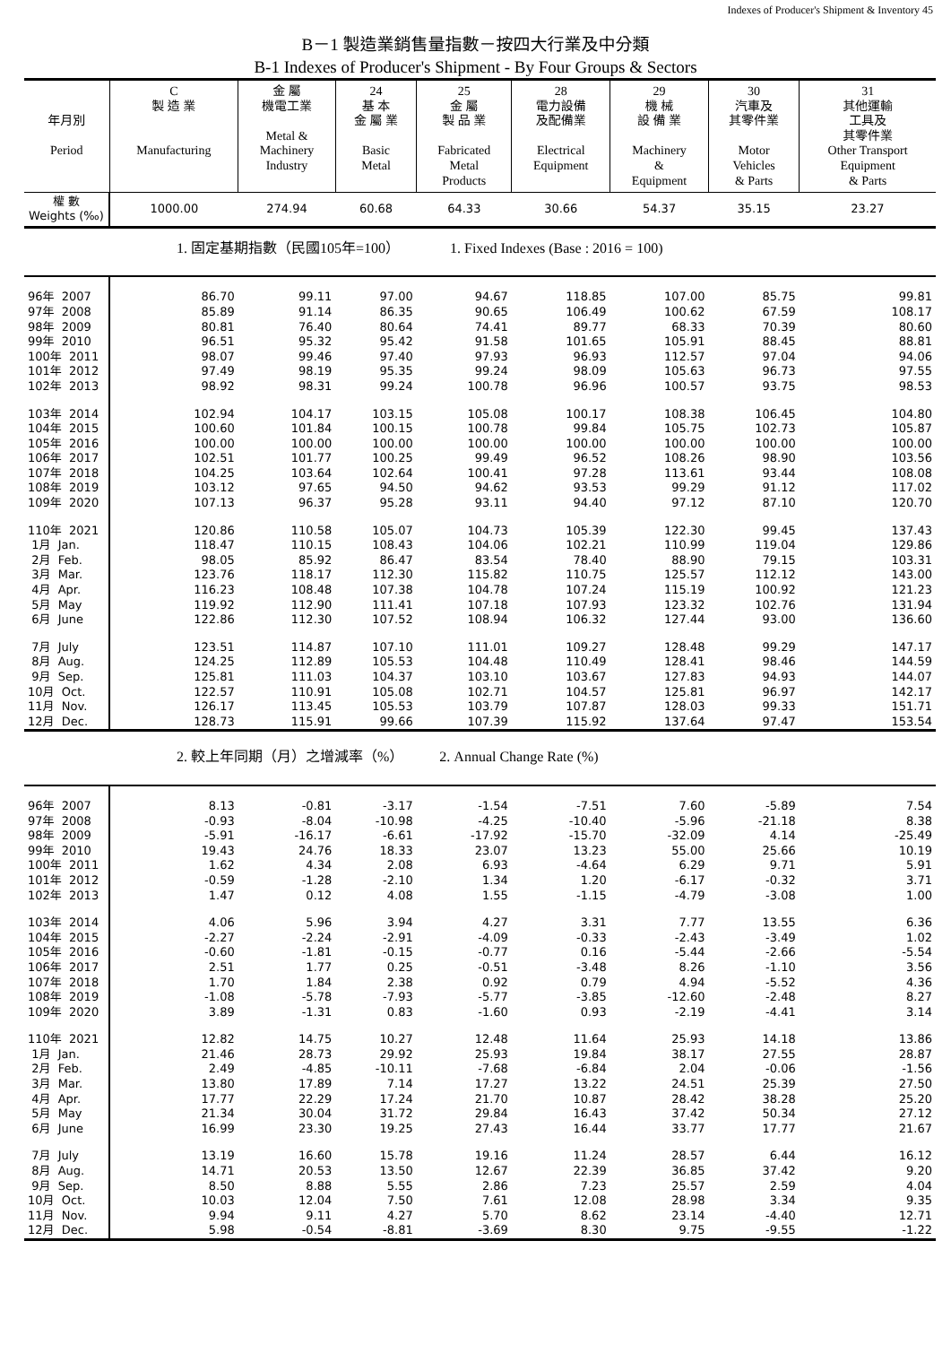Indexes of Producer's Shipment & Inventory 45
B－1 製造業銷售量指數－按四大行業及中分類
B-1 Indexes of Producer's Shipment - By Four Groups & Sectors
| 年月別 Period | C 製 造 業 Manufacturing | 金 屬 機電工業 Metal & Machinery Industry | 24 基 本 金 屬 業 Basic Metal | 25 金 屬 製 品 業 Fabricated Metal Products | 28 電力設備 及配備業 Electrical Equipment | 29 機 械 設 備 業 Machinery & Equipment | 30 汽車及 其零件業 Motor Vehicles & Parts | 31 其他運輸 工具及 其零件業 Other Transport Equipment & Parts |
| --- | --- | --- | --- | --- | --- | --- | --- | --- |
| 權 數 Weights (‰) | 1000.00 | 274.94 | 60.68 | 64.33 | 30.66 | 54.37 | 35.15 | 23.27 |
| 1. 固定基期指數（民國105年=100） 1. Fixed Indexes (Base : 2016 = 100) | | | | | | | | |
| 96年 2007 | 86.70 | 99.11 | 97.00 | 94.67 | 118.85 | 107.00 | 85.75 | 99.81 |
| 97年 2008 | 85.89 | 91.14 | 86.35 | 90.65 | 106.49 | 100.62 | 67.59 | 108.17 |
| 98年 2009 | 80.81 | 76.40 | 80.64 | 74.41 | 89.77 | 68.33 | 70.39 | 80.60 |
| 99年 2010 | 96.51 | 95.32 | 95.42 | 91.58 | 101.65 | 105.91 | 88.45 | 88.81 |
| 100年 2011 | 98.07 | 99.46 | 97.40 | 97.93 | 96.93 | 112.57 | 97.04 | 94.06 |
| 101年 2012 | 97.49 | 98.19 | 95.35 | 99.24 | 98.09 | 105.63 | 96.73 | 97.55 |
| 102年 2013 | 98.92 | 98.31 | 99.24 | 100.78 | 96.96 | 100.57 | 93.75 | 98.53 |
| 103年 2014 | 102.94 | 104.17 | 103.15 | 105.08 | 100.17 | 108.38 | 106.45 | 104.80 |
| 104年 2015 | 100.60 | 101.84 | 100.15 | 100.78 | 99.84 | 105.75 | 102.73 | 105.87 |
| 105年 2016 | 100.00 | 100.00 | 100.00 | 100.00 | 100.00 | 100.00 | 100.00 | 100.00 |
| 106年 2017 | 102.51 | 101.77 | 100.25 | 99.49 | 96.52 | 108.26 | 98.90 | 103.56 |
| 107年 2018 | 104.25 | 103.64 | 102.64 | 100.41 | 97.28 | 113.61 | 93.44 | 108.08 |
| 108年 2019 | 103.12 | 97.65 | 94.50 | 94.62 | 93.53 | 99.29 | 91.12 | 117.02 |
| 109年 2020 | 107.13 | 96.37 | 95.28 | 93.11 | 94.40 | 97.12 | 87.10 | 120.70 |
| 110年 2021 | 120.86 | 110.58 | 105.07 | 104.73 | 105.39 | 122.30 | 99.45 | 137.43 |
| 1月 Jan. | 118.47 | 110.15 | 108.43 | 104.06 | 102.21 | 110.99 | 119.04 | 129.86 |
| 2月 Feb. | 98.05 | 85.92 | 86.47 | 83.54 | 78.40 | 88.90 | 79.15 | 103.31 |
| 3月 Mar. | 123.76 | 118.17 | 112.30 | 115.82 | 110.75 | 125.57 | 112.12 | 143.00 |
| 4月 Apr. | 116.23 | 108.48 | 107.38 | 104.78 | 107.24 | 115.19 | 100.92 | 121.23 |
| 5月 May | 119.92 | 112.90 | 111.41 | 107.18 | 107.93 | 123.32 | 102.76 | 131.94 |
| 6月 June | 122.86 | 112.30 | 107.52 | 108.94 | 106.32 | 127.44 | 93.00 | 136.60 |
| 7月 July | 123.51 | 114.87 | 107.10 | 111.01 | 109.27 | 128.48 | 99.29 | 147.17 |
| 8月 Aug. | 124.25 | 112.89 | 105.53 | 104.48 | 110.49 | 128.41 | 98.46 | 144.59 |
| 9月 Sep. | 125.81 | 111.03 | 104.37 | 103.10 | 103.67 | 127.83 | 94.93 | 144.07 |
| 10月 Oct. | 122.57 | 110.91 | 105.08 | 102.71 | 104.57 | 125.81 | 96.97 | 142.17 |
| 11月 Nov. | 126.17 | 113.45 | 105.53 | 103.79 | 107.87 | 128.03 | 99.33 | 151.71 |
| 12月 Dec. | 128.73 | 115.91 | 99.66 | 107.39 | 115.92 | 137.64 | 97.47 | 153.54 |
| 2. 較上年同期（月）之增減率（%） 2. Annual Change Rate (%) | | | | | | | | |
| 96年 2007 | 8.13 | -0.81 | -3.17 | -1.54 | -7.51 | 7.60 | -5.89 | 7.54 |
| 97年 2008 | -0.93 | -8.04 | -10.98 | -4.25 | -10.40 | -5.96 | -21.18 | 8.38 |
| 98年 2009 | -5.91 | -16.17 | -6.61 | -17.92 | -15.70 | -32.09 | 4.14 | -25.49 |
| 99年 2010 | 19.43 | 24.76 | 18.33 | 23.07 | 13.23 | 55.00 | 25.66 | 10.19 |
| 100年 2011 | 1.62 | 4.34 | 2.08 | 6.93 | -4.64 | 6.29 | 9.71 | 5.91 |
| 101年 2012 | -0.59 | -1.28 | -2.10 | 1.34 | 1.20 | -6.17 | -0.32 | 3.71 |
| 102年 2013 | 1.47 | 0.12 | 4.08 | 1.55 | -1.15 | -4.79 | -3.08 | 1.00 |
| 103年 2014 | 4.06 | 5.96 | 3.94 | 4.27 | 3.31 | 7.77 | 13.55 | 6.36 |
| 104年 2015 | -2.27 | -2.24 | -2.91 | -4.09 | -0.33 | -2.43 | -3.49 | 1.02 |
| 105年 2016 | -0.60 | -1.81 | -0.15 | -0.77 | 0.16 | -5.44 | -2.66 | -5.54 |
| 106年 2017 | 2.51 | 1.77 | 0.25 | -0.51 | -3.48 | 8.26 | -1.10 | 3.56 |
| 107年 2018 | 1.70 | 1.84 | 2.38 | 0.92 | 0.79 | 4.94 | -5.52 | 4.36 |
| 108年 2019 | -1.08 | -5.78 | -7.93 | -5.77 | -3.85 | -12.60 | -2.48 | 8.27 |
| 109年 2020 | 3.89 | -1.31 | 0.83 | -1.60 | 0.93 | -2.19 | -4.41 | 3.14 |
| 110年 2021 | 12.82 | 14.75 | 10.27 | 12.48 | 11.64 | 25.93 | 14.18 | 13.86 |
| 1月 Jan. | 21.46 | 28.73 | 29.92 | 25.93 | 19.84 | 38.17 | 27.55 | 28.87 |
| 2月 Feb. | 2.49 | -4.85 | -10.11 | -7.68 | -6.84 | 2.04 | -0.06 | -1.56 |
| 3月 Mar. | 13.80 | 17.89 | 7.14 | 17.27 | 13.22 | 24.51 | 25.39 | 27.50 |
| 4月 Apr. | 17.77 | 22.29 | 17.24 | 21.70 | 10.87 | 28.42 | 38.28 | 25.20 |
| 5月 May | 21.34 | 30.04 | 31.72 | 29.84 | 16.43 | 37.42 | 50.34 | 27.12 |
| 6月 June | 16.99 | 23.30 | 19.25 | 27.43 | 16.44 | 33.77 | 17.77 | 21.67 |
| 7月 July | 13.19 | 16.60 | 15.78 | 19.16 | 11.24 | 28.57 | 6.44 | 16.12 |
| 8月 Aug. | 14.71 | 20.53 | 13.50 | 12.67 | 22.39 | 36.85 | 37.42 | 9.20 |
| 9月 Sep. | 8.50 | 8.88 | 5.55 | 2.86 | 7.23 | 25.57 | 2.59 | 4.04 |
| 10月 Oct. | 10.03 | 12.04 | 7.50 | 7.61 | 12.08 | 28.98 | 3.34 | 9.35 |
| 11月 Nov. | 9.94 | 9.11 | 4.27 | 5.70 | 8.62 | 23.14 | -4.40 | 12.71 |
| 12月 Dec. | 5.98 | -0.54 | -8.81 | -3.69 | 8.30 | 9.75 | -9.55 | -1.22 |